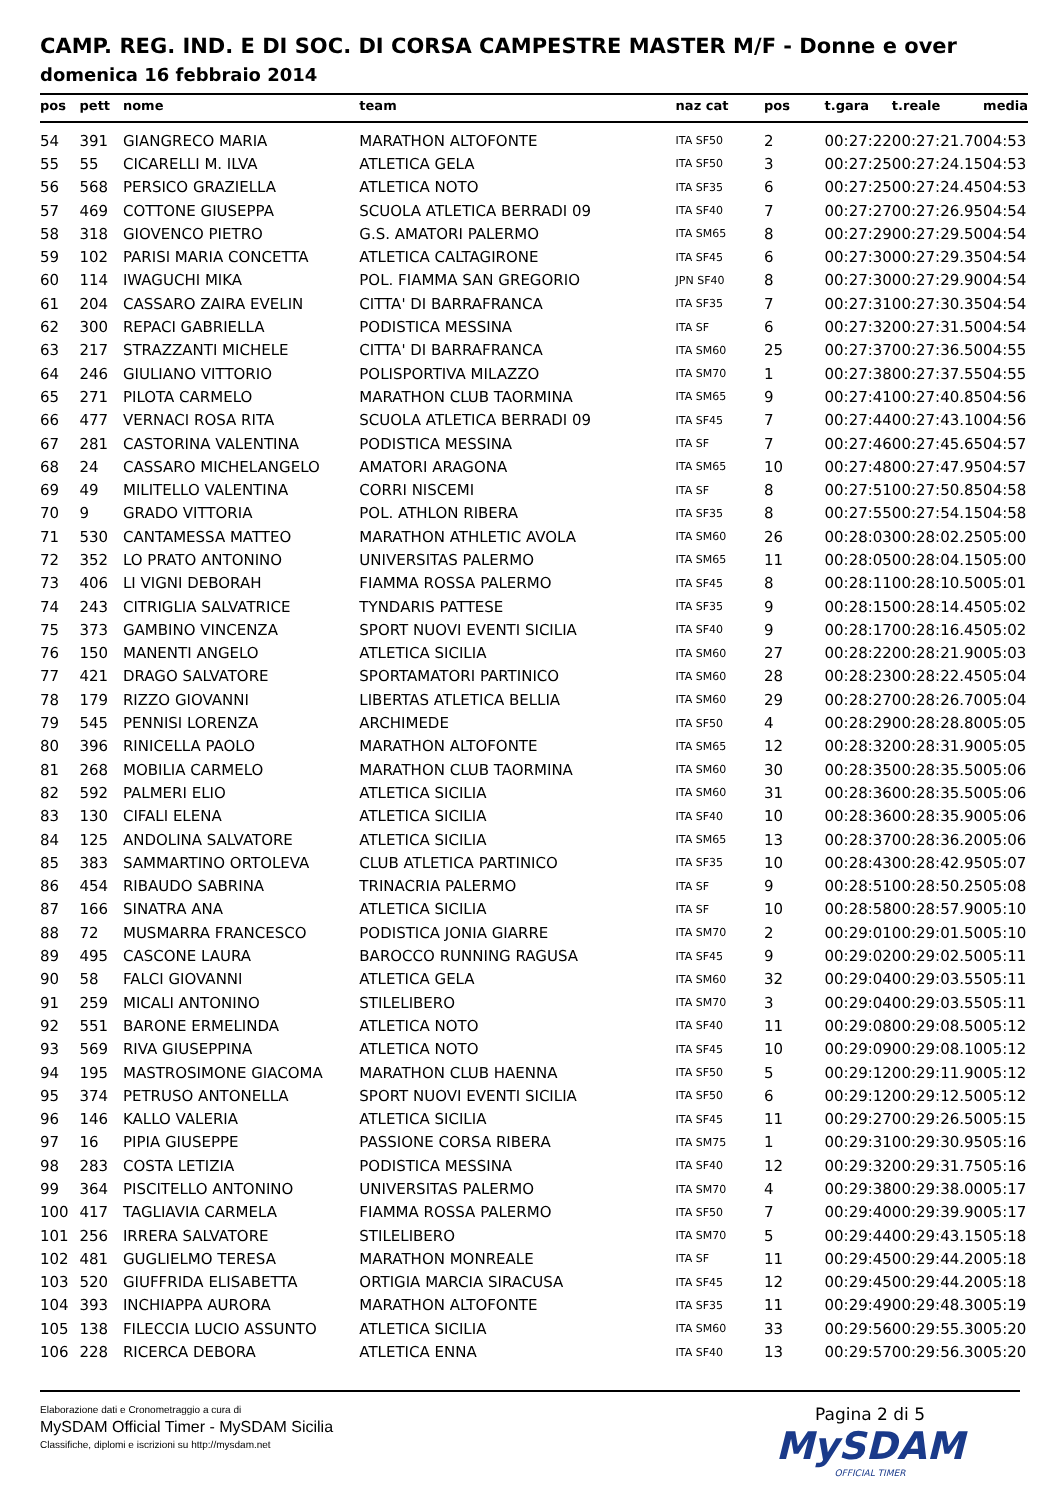CAMP. REG. IND. E DI SOC. DI CORSA CAMPESTRE MASTER M/F - Donne e over
domenica 16 febbraio 2014
| pos | pett | nome | team | naz cat | pos | t.gara | t.reale | media |
| --- | --- | --- | --- | --- | --- | --- | --- | --- |
| 54 | 391 | GIANGRECO MARIA | MARATHON ALTOFONTE | ITA SF50 | 2 | 00:27:22 | 00:27:21.70 | 04:53 |
| 55 | 55 | CICARELLI M. ILVA | ATLETICA GELA | ITA SF50 | 3 | 00:27:25 | 00:27:24.15 | 04:53 |
| 56 | 568 | PERSICO GRAZIELLA | ATLETICA NOTO | ITA SF35 | 6 | 00:27:25 | 00:27:24.45 | 04:53 |
| 57 | 469 | COTTONE GIUSEPPA | SCUOLA ATLETICA BERRADI 09 | ITA SF40 | 7 | 00:27:27 | 00:27:26.95 | 04:54 |
| 58 | 318 | GIOVENCO PIETRO | G.S. AMATORI PALERMO | ITA SM65 | 8 | 00:27:29 | 00:27:29.50 | 04:54 |
| 59 | 102 | PARISI MARIA CONCETTA | ATLETICA CALTAGIRONE | ITA SF45 | 6 | 00:27:30 | 00:27:29.35 | 04:54 |
| 60 | 114 | IWAGUCHI MIKA | POL. FIAMMA SAN GREGORIO | JPN SF40 | 8 | 00:27:30 | 00:27:29.90 | 04:54 |
| 61 | 204 | CASSARO ZAIRA EVELIN | CITTA' DI BARRAFRANCA | ITA SF35 | 7 | 00:27:31 | 00:27:30.35 | 04:54 |
| 62 | 300 | REPACI GABRIELLA | PODISTICA MESSINA | ITA SF | 6 | 00:27:32 | 00:27:31.50 | 04:54 |
| 63 | 217 | STRAZZANTI MICHELE | CITTA' DI BARRAFRANCA | ITA SM60 | 25 | 00:27:37 | 00:27:36.50 | 04:55 |
| 64 | 246 | GIULIANO VITTORIO | POLISPORTIVA MILAZZO | ITA SM70 | 1 | 00:27:38 | 00:27:37.55 | 04:55 |
| 65 | 271 | PILOTA CARMELO | MARATHON CLUB TAORMINA | ITA SM65 | 9 | 00:27:41 | 00:27:40.85 | 04:56 |
| 66 | 477 | VERNACI ROSA RITA | SCUOLA ATLETICA BERRADI 09 | ITA SF45 | 7 | 00:27:44 | 00:27:43.10 | 04:56 |
| 67 | 281 | CASTORINA VALENTINA | PODISTICA MESSINA | ITA SF | 7 | 00:27:46 | 00:27:45.65 | 04:57 |
| 68 | 24 | CASSARO MICHELANGELO | AMATORI ARAGONA | ITA SM65 | 10 | 00:27:48 | 00:27:47.95 | 04:57 |
| 69 | 49 | MILITELLO VALENTINA | CORRI NISCEMI | ITA SF | 8 | 00:27:51 | 00:27:50.85 | 04:58 |
| 70 | 9 | GRADO VITTORIA | POL. ATHLON RIBERA | ITA SF35 | 8 | 00:27:55 | 00:27:54.15 | 04:58 |
| 71 | 530 | CANTAMESSA MATTEO | MARATHON ATHLETIC AVOLA | ITA SM60 | 26 | 00:28:03 | 00:28:02.25 | 05:00 |
| 72 | 352 | LO PRATO ANTONINO | UNIVERSITAS PALERMO | ITA SM65 | 11 | 00:28:05 | 00:28:04.15 | 05:00 |
| 73 | 406 | LI VIGNI DEBORAH | FIAMMA ROSSA PALERMO | ITA SF45 | 8 | 00:28:11 | 00:28:10.50 | 05:01 |
| 74 | 243 | CITRIGLIA SALVATRICE | TYNDARIS PATTESE | ITA SF35 | 9 | 00:28:15 | 00:28:14.45 | 05:02 |
| 75 | 373 | GAMBINO VINCENZA | SPORT NUOVI EVENTI SICILIA | ITA SF40 | 9 | 00:28:17 | 00:28:16.45 | 05:02 |
| 76 | 150 | MANENTI ANGELO | ATLETICA SICILIA | ITA SM60 | 27 | 00:28:22 | 00:28:21.90 | 05:03 |
| 77 | 421 | DRAGO SALVATORE | SPORTAMATORI PARTINICO | ITA SM60 | 28 | 00:28:23 | 00:28:22.45 | 05:04 |
| 78 | 179 | RIZZO GIOVANNI | LIBERTAS ATLETICA BELLIA | ITA SM60 | 29 | 00:28:27 | 00:28:26.70 | 05:04 |
| 79 | 545 | PENNISI LORENZA | ARCHIMEDE | ITA SF50 | 4 | 00:28:29 | 00:28:28.80 | 05:05 |
| 80 | 396 | RINICELLA PAOLO | MARATHON ALTOFONTE | ITA SM65 | 12 | 00:28:32 | 00:28:31.90 | 05:05 |
| 81 | 268 | MOBILIA CARMELO | MARATHON CLUB TAORMINA | ITA SM60 | 30 | 00:28:35 | 00:28:35.50 | 05:06 |
| 82 | 592 | PALMERI ELIO | ATLETICA SICILIA | ITA SM60 | 31 | 00:28:36 | 00:28:35.50 | 05:06 |
| 83 | 130 | CIFALI ELENA | ATLETICA SICILIA | ITA SF40 | 10 | 00:28:36 | 00:28:35.90 | 05:06 |
| 84 | 125 | ANDOLINA SALVATORE | ATLETICA SICILIA | ITA SM65 | 13 | 00:28:37 | 00:28:36.20 | 05:06 |
| 85 | 383 | SAMMARTINO ORTOLEVA | CLUB ATLETICA PARTINICO | ITA SF35 | 10 | 00:28:43 | 00:28:42.95 | 05:07 |
| 86 | 454 | RIBAUDO SABRINA | TRINACRIA PALERMO | ITA SF | 9 | 00:28:51 | 00:28:50.25 | 05:08 |
| 87 | 166 | SINATRA ANA | ATLETICA SICILIA | ITA SF | 10 | 00:28:58 | 00:28:57.90 | 05:10 |
| 88 | 72 | MUSMARRA FRANCESCO | PODISTICA JONIA GIARRE | ITA SM70 | 2 | 00:29:01 | 00:29:01.50 | 05:10 |
| 89 | 495 | CASCONE LAURA | BAROCCO RUNNING RAGUSA | ITA SF45 | 9 | 00:29:02 | 00:29:02.50 | 05:11 |
| 90 | 58 | FALCI GIOVANNI | ATLETICA GELA | ITA SM60 | 32 | 00:29:04 | 00:29:03.55 | 05:11 |
| 91 | 259 | MICALI ANTONINO | STILELIBERO | ITA SM70 | 3 | 00:29:04 | 00:29:03.55 | 05:11 |
| 92 | 551 | BARONE ERMELINDA | ATLETICA NOTO | ITA SF40 | 11 | 00:29:08 | 00:29:08.50 | 05:12 |
| 93 | 569 | RIVA GIUSEPPINA | ATLETICA NOTO | ITA SF45 | 10 | 00:29:09 | 00:29:08.10 | 05:12 |
| 94 | 195 | MASTROSIMONE GIACOMA | MARATHON CLUB HAENNA | ITA SF50 | 5 | 00:29:12 | 00:29:11.90 | 05:12 |
| 95 | 374 | PETRUSO ANTONELLA | SPORT NUOVI EVENTI SICILIA | ITA SF50 | 6 | 00:29:12 | 00:29:12.50 | 05:12 |
| 96 | 146 | KALLO VALERIA | ATLETICA SICILIA | ITA SF45 | 11 | 00:29:27 | 00:29:26.50 | 05:15 |
| 97 | 16 | PIPIA GIUSEPPE | PASSIONE CORSA RIBERA | ITA SM75 | 1 | 00:29:31 | 00:29:30.95 | 05:16 |
| 98 | 283 | COSTA LETIZIA | PODISTICA MESSINA | ITA SF40 | 12 | 00:29:32 | 00:29:31.75 | 05:16 |
| 99 | 364 | PISCITELLO ANTONINO | UNIVERSITAS PALERMO | ITA SM70 | 4 | 00:29:38 | 00:29:38.00 | 05:17 |
| 100 | 417 | TAGLIAVIA CARMELA | FIAMMA ROSSA PALERMO | ITA SF50 | 7 | 00:29:40 | 00:29:39.90 | 05:17 |
| 101 | 256 | IRRERA SALVATORE | STILELIBERO | ITA SM70 | 5 | 00:29:44 | 00:29:43.15 | 05:18 |
| 102 | 481 | GUGLIELMO TERESA | MARATHON MONREALE | ITA SF | 11 | 00:29:45 | 00:29:44.20 | 05:18 |
| 103 | 520 | GIUFFRIDA ELISABETTA | ORTIGIA MARCIA SIRACUSA | ITA SF45 | 12 | 00:29:45 | 00:29:44.20 | 05:18 |
| 104 | 393 | INCHIAPPA AURORA | MARATHON ALTOFONTE | ITA SF35 | 11 | 00:29:49 | 00:29:48.30 | 05:19 |
| 105 | 138 | FILECCIA LUCIO ASSUNTO | ATLETICA SICILIA | ITA SM60 | 33 | 00:29:56 | 00:29:55.30 | 05:20 |
| 106 | 228 | RICERCA DEBORA | ATLETICA ENNA | ITA SF40 | 13 | 00:29:57 | 00:29:56.30 | 05:20 |
Elaborazione dati e Cronometraggio a cura di
MySDAM Official Timer - MySDAM Sicilia
Classifiche, diplomi e iscrizioni su http://mysdam.net
Pagina 2 di 5
MySDAM
OFFICIAL TIMER